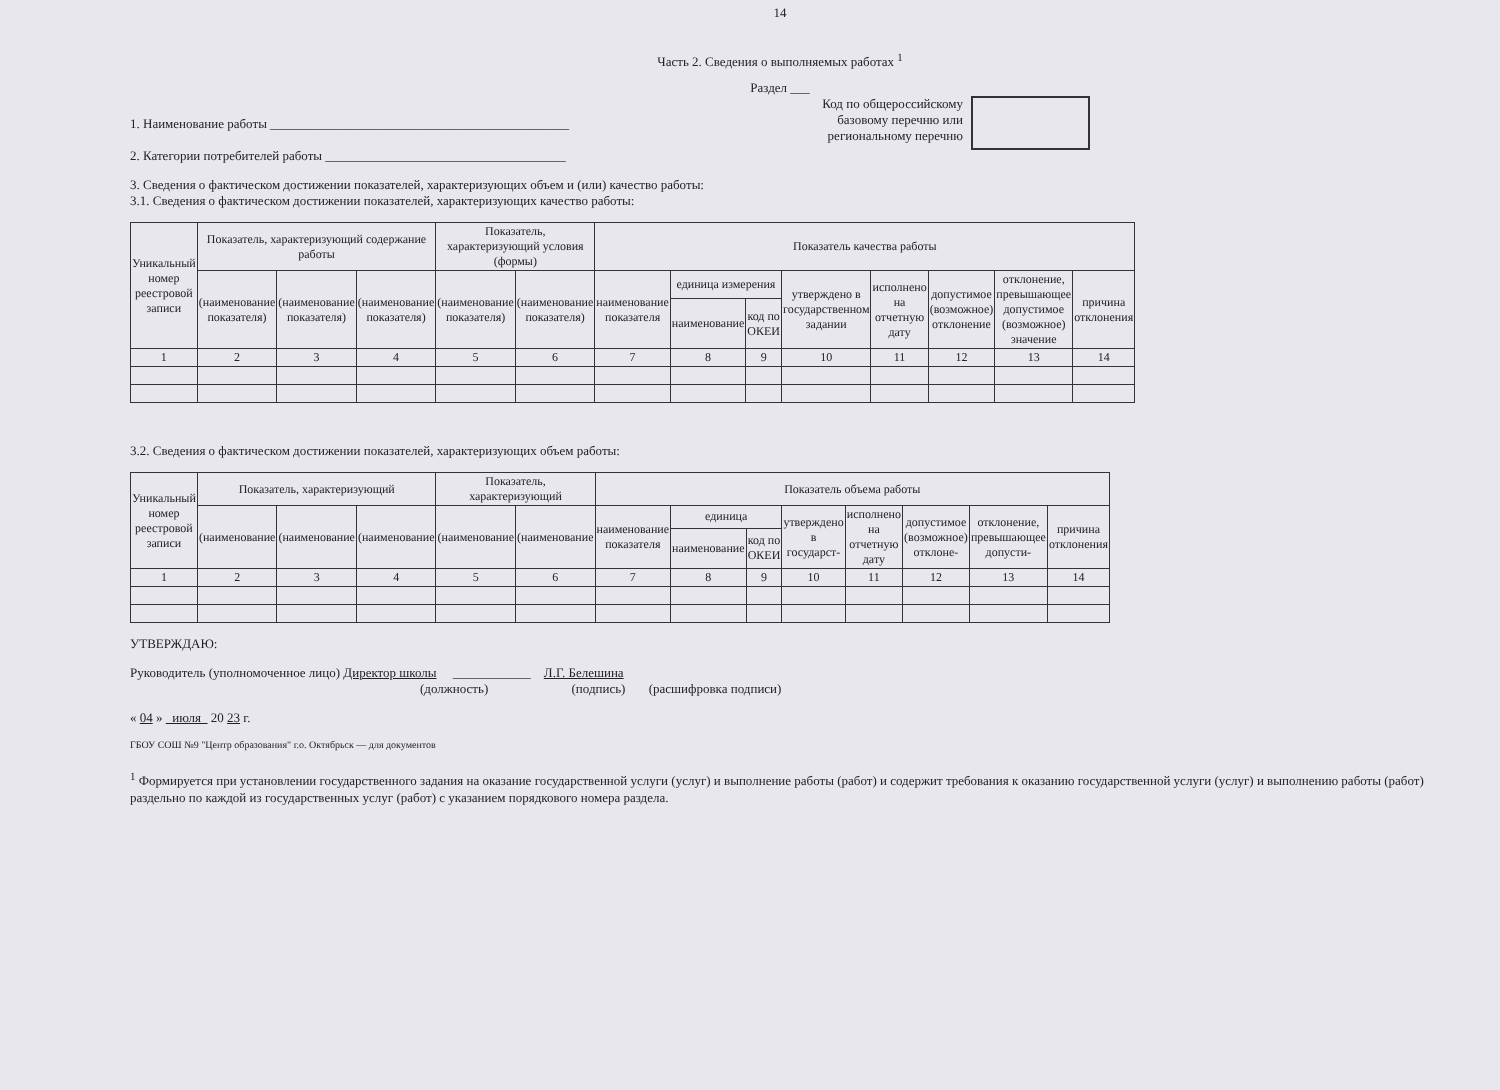14
Часть 2. Сведения о выполняемых работах <sup>1</sup>
Раздел ___
1. Наименование работы ______________________________________________
2. Категории потребителей работы _____________________________________
Код по общероссийскому
базовому перечню или
региональному перечню
3. Сведения о фактическом достижении показателей, характеризующих объем и (или) качество работы:
3.1. Сведения о фактическом достижении показателей, характеризующих качество работы:
| Уникальный номер реестровой записи | Показатель, характеризующий содержание работы | | | Показатель, характеризующий условия (формы) | | Показатель качества работы | | | | | | | |
| --- | --- | --- | --- | --- | --- | --- | --- | --- | --- | --- | --- | --- | --- |
| | (наименование показателя) | (наименование показателя) | (наименование показателя) | (наименование показателя) | (наименование показателя) | наименование показателя | единица измерения | | утверждено в государственном задании | исполнено на отчетную дату | допустимое (возможное) отклонение | отклонение, превышающее допустимое (возможное) значение | причина отклонения |
| | | | | | | | наименование | код по ОКЕИ | | | | | |
| 1 | 2 | 3 | 4 | 5 | 6 | 7 | 8 | 9 | 10 | 11 | 12 | 13 | 14 |
3.2. Сведения о фактическом достижении показателей, характеризующих объем работы:
| Уникальный номер реестровой записи | Показатель, характеризующий | | | Показатель, характеризующий | | Показатель объема работы | | | | | | | |
| --- | --- | --- | --- | --- | --- | --- | --- | --- | --- | --- | --- | --- | --- |
| | (наименование | (наименование | (наименование | (наименование | (наименование | наименование показателя | единица | | утверждено в государст- | исполнено на отчетную дату | допустимое (возможное) отклоне- | отклонение, превышающее допусти- | причина отклонения |
| | | | | | | | наименование | код по ОКЕИ | | | | | |
| 1 | 2 | 3 | 4 | 5 | 6 | 7 | 8 | 9 | 10 | 11 | 12 | 13 | 14 |
УТВЕРЖДАЮ:
Руководитель (уполномоченное лицо) Директор школы ____________ Л.Г. Белешина
(должность) (подпись) (расшифровка подписи)
« 04 » июля 20 23 г.
ГБОУ СОШ №9 "Центр образования" г.о. Октябрьск — для документов
<sup>1</sup> Формируется при установлении государственного задания на оказание государственной услуги (услуг) и выполнение работы (работ) и содержит требования к оказанию государственной услуги (услуг) и выполнению работы (работ) раздельно по каждой из государственных услуг (работ) с указанием порядкового номера раздела.